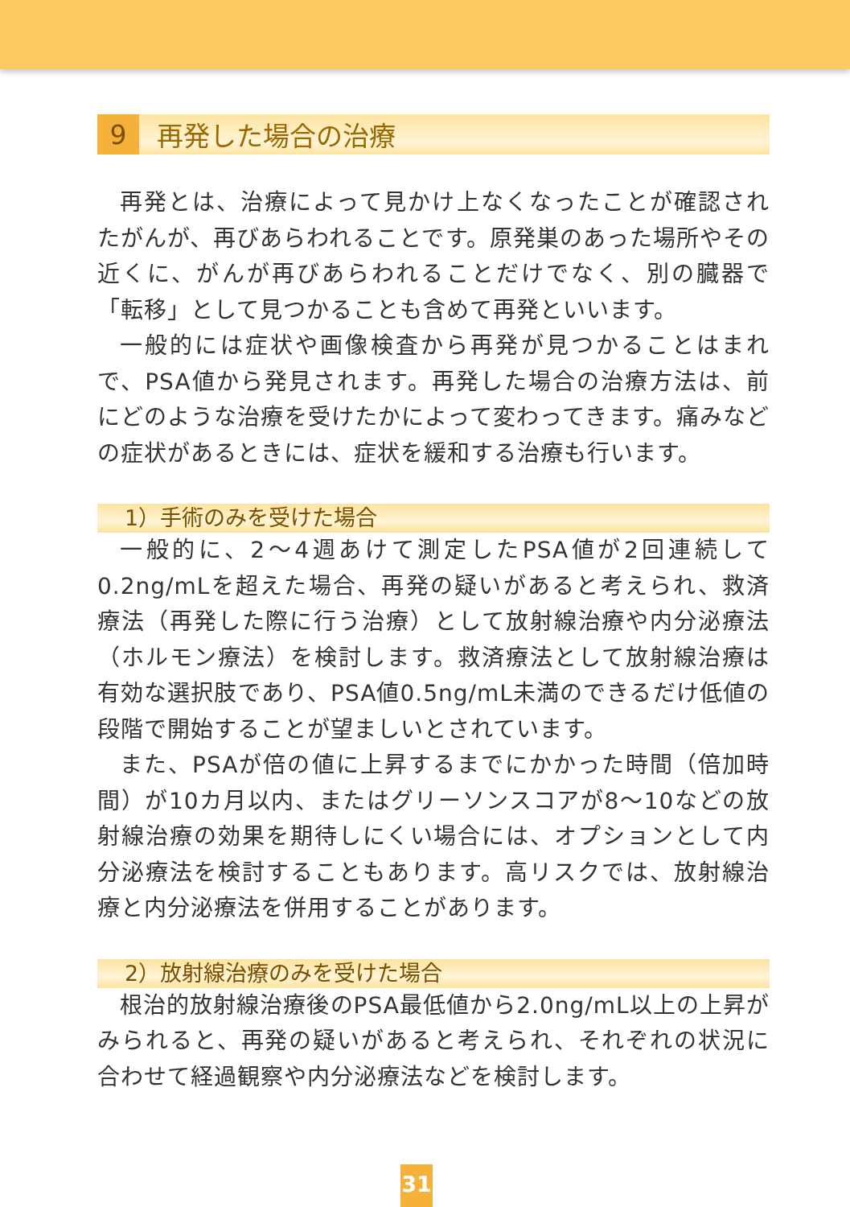9 再発した場合の治療
再発とは、治療によって見かけ上なくなったことが確認されたがんが、再びあらわれることです。原発巣のあった場所やその近くに、がんが再びあらわれることだけでなく、別の臓器で「転移」として見つかることも含めて再発といいます。
一般的には症状や画像検査から再発が見つかることはまれで、PSA値から発見されます。再発した場合の治療方法は、前にどのような治療を受けたかによって変わってきます。痛みなどの症状があるときには、症状を緩和する治療も行います。
1）手術のみを受けた場合
一般的に、2～4週あけて測定したPSA値が2回連続して0.2ng/mLを超えた場合、再発の疑いがあると考えられ、救済療法（再発した際に行う治療）として放射線治療や内分泌療法（ホルモン療法）を検討します。救済療法として放射線治療は有効な選択肢であり、PSA値0.5ng/mL未満のできるだけ低値の段階で開始することが望ましいとされています。
また、PSAが倍の値に上昇するまでにかかった時間（倍加時間）が10カ月以内、またはグリーソンスコアが8～10などの放射線治療の効果を期待しにくい場合には、オプションとして内分泌療法を検討することもあります。高リスクでは、放射線治療と内分泌療法を併用することがあります。
2）放射線治療のみを受けた場合
根治的放射線治療後のPSA最低値から2.0ng/mL以上の上昇がみられると、再発の疑いがあると考えられ、それぞれの状況に合わせて経過観察や内分泌療法などを検討します。
31